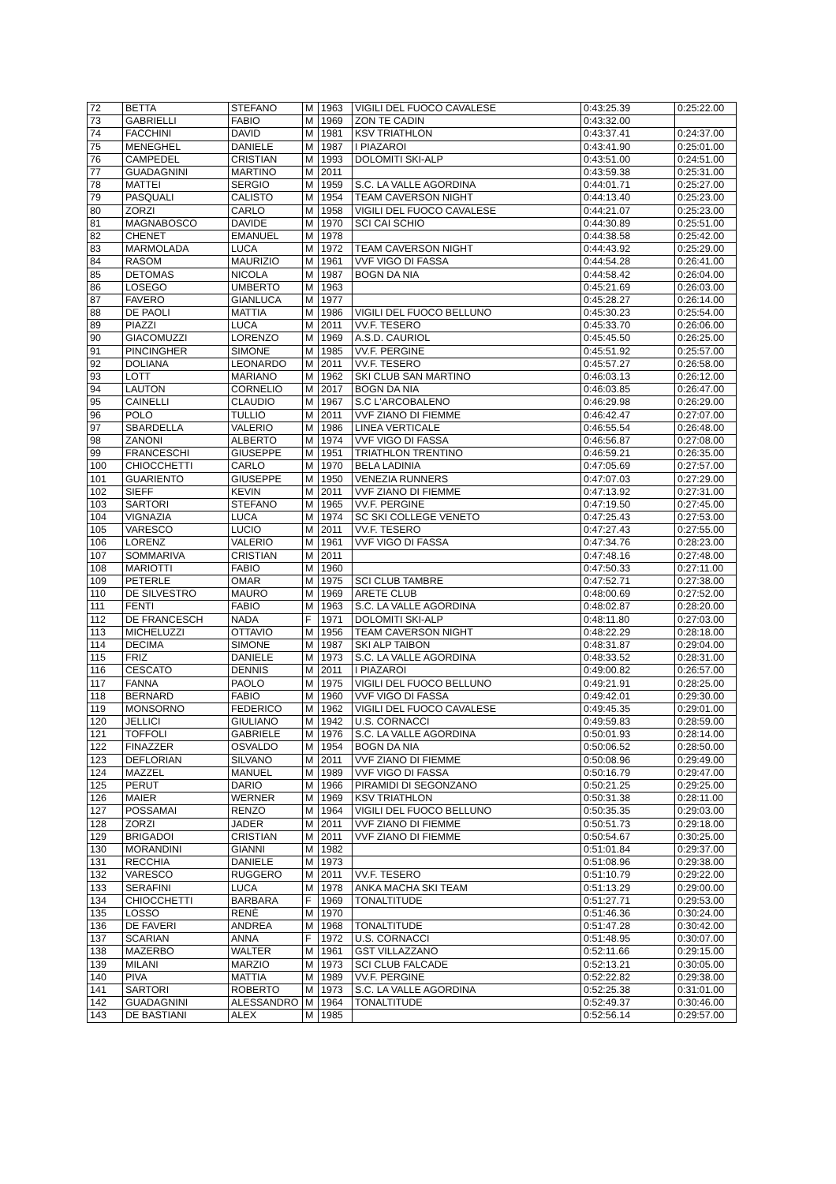| 72 | BETTA | STEFANO | M | 1963 | VIGILI DEL FUOCO CAVALESE | 0:43:25.39 | 0:25:22.00 |
| 73 | GABRIELLI | FABIO | M | 1969 | ZON TE CADIN | 0:43:32.00 | |
| 74 | FACCHINI | DAVID | M | 1981 | KSV TRIATHLON | 0:43:37.41 | 0:24:37.00 |
| 75 | MENEGHEL | DANIELE | M | 1987 | I PIAZAROI | 0:43:41.90 | 0:25:01.00 |
| 76 | CAMPEDEL | CRISTIAN | M | 1993 | DOLOMITI SKI-ALP | 0:43:51.00 | 0:24:51.00 |
| 77 | GUADAGNINI | MARTINO | M | 2011 | | 0:43:59.38 | 0:25:31.00 |
| 78 | MATTEI | SERGIO | M | 1959 | S.C. LA VALLE AGORDINA | 0:44:01.71 | 0:25:27.00 |
| 79 | PASQUALI | CALISTO | M | 1954 | TEAM CAVERSON NIGHT | 0:44:13.40 | 0:25:23.00 |
| 80 | ZORZI | CARLO | M | 1958 | VIGILI DEL FUOCO CAVALESE | 0:44:21.07 | 0:25:23.00 |
| 81 | MAGNABOSCO | DAVIDE | M | 1970 | SCI CAI SCHIO | 0:44:30.89 | 0:25:51.00 |
| 82 | CHENET | EMANUEL | M | 1978 | | 0:44:38.58 | 0:25:42.00 |
| 83 | MARMOLADA | LUCA | M | 1972 | TEAM CAVERSON NIGHT | 0:44:43.92 | 0:25:29.00 |
| 84 | RASOM | MAURIZIO | M | 1961 | VVF VIGO DI FASSA | 0:44:54.28 | 0:26:41.00 |
| 85 | DETOMAS | NICOLA | M | 1987 | BOGN DA NIA | 0:44:58.42 | 0:26:04.00 |
| 86 | LOSEGO | UMBERTO | M | 1963 | | 0:45:21.69 | 0:26:03.00 |
| 87 | FAVERO | GIANLUCA | M | 1977 | | 0:45:28.27 | 0:26:14.00 |
| 88 | DE PAOLI | MATTIA | M | 1986 | VIGILI DEL FUOCO BELLUNO | 0:45:30.23 | 0:25:54.00 |
| 89 | PIAZZI | LUCA | M | 2011 | VV.F. TESERO | 0:45:33.70 | 0:26:06.00 |
| 90 | GIACOMUZZI | LORENZO | M | 1969 | A.S.D. CAURIOL | 0:45:45.50 | 0:26:25.00 |
| 91 | PINCINGHER | SIMONE | M | 1985 | VV.F. PERGINE | 0:45:51.92 | 0:25:57.00 |
| 92 | DOLIANA | LEONARDO | M | 2011 | VV.F. TESERO | 0:45:57.27 | 0:26:58.00 |
| 93 | LOTT | MARIANO | M | 1962 | SKI CLUB SAN MARTINO | 0:46:03.13 | 0:26:12.00 |
| 94 | LAUTON | CORNELIO | M | 2017 | BOGN DA NIA | 0:46:03.85 | 0:26:47.00 |
| 95 | CAINELLI | CLAUDIO | M | 1967 | S.C L'ARCOBALENO | 0:46:29.98 | 0:26:29.00 |
| 96 | POLO | TULLIO | M | 2011 | VVF ZIANO DI FIEMME | 0:46:42.47 | 0:27:07.00 |
| 97 | SBARDELLA | VALERIO | M | 1986 | LINEA VERTICALE | 0:46:55.54 | 0:26:48.00 |
| 98 | ZANONI | ALBERTO | M | 1974 | VVF VIGO DI FASSA | 0:46:56.87 | 0:27:08.00 |
| 99 | FRANCESCHI | GIUSEPPE | M | 1951 | TRIATHLON TRENTINO | 0:46:59.21 | 0:26:35.00 |
| 100 | CHIOCCHETTI | CARLO | M | 1970 | BELA LADINIA | 0:47:05.69 | 0:27:57.00 |
| 101 | GUARIENTO | GIUSEPPE | M | 1950 | VENEZIA RUNNERS | 0:47:07.03 | 0:27:29.00 |
| 102 | SIEFF | KEVIN | M | 2011 | VVF ZIANO DI FIEMME | 0:47:13.92 | 0:27:31.00 |
| 103 | SARTORI | STEFANO | M | 1965 | VV.F. PERGINE | 0:47:19.50 | 0:27:45.00 |
| 104 | VIGNAZIA | LUCA | M | 1974 | SC SKI COLLEGE VENETO | 0:47:25.43 | 0:27:53.00 |
| 105 | VARESCO | LUCIO | M | 2011 | VV.F. TESERO | 0:47:27.43 | 0:27:55.00 |
| 106 | LORENZ | VALERIO | M | 1961 | VVF VIGO DI FASSA | 0:47:34.76 | 0:28:23.00 |
| 107 | SOMMARIVA | CRISTIAN | M | 2011 | | 0:47:48.16 | 0:27:48.00 |
| 108 | MARIOTTI | FABIO | M | 1960 | | 0:47:50.33 | 0:27:11.00 |
| 109 | PETERLE | OMAR | M | 1975 | SCI CLUB TAMBRE | 0:47:52.71 | 0:27:38.00 |
| 110 | DE SILVESTRO | MAURO | M | 1969 | ARETE CLUB | 0:48:00.69 | 0:27:52.00 |
| 111 | FENTI | FABIO | M | 1963 | S.C. LA VALLE AGORDINA | 0:48:02.87 | 0:28:20.00 |
| 112 | DE FRANCESCH | NADA | F | 1971 | DOLOMITI SKI-ALP | 0:48:11.80 | 0:27:03.00 |
| 113 | MICHELUZZI | OTTAVIO | M | 1956 | TEAM CAVERSON NIGHT | 0:48:22.29 | 0:28:18.00 |
| 114 | DECIMA | SIMONE | M | 1987 | SKI ALP TAIBON | 0:48:31.87 | 0:29:04.00 |
| 115 | FRIZ | DANIELE | M | 1973 | S.C. LA VALLE AGORDINA | 0:48:33.52 | 0:28:31.00 |
| 116 | CESCATO | DENNIS | M | 2011 | I PIAZAROI | 0:49:00.82 | 0:26:57.00 |
| 117 | FANNA | PAOLO | M | 1975 | VIGILI DEL FUOCO BELLUNO | 0:49:21.91 | 0:28:25.00 |
| 118 | BERNARD | FABIO | M | 1960 | VVF VIGO DI FASSA | 0:49:42.01 | 0:29:30.00 |
| 119 | MONSORNO | FEDERICO | M | 1962 | VIGILI DEL FUOCO CAVALESE | 0:49:45.35 | 0:29:01.00 |
| 120 | JELLICI | GIULIANO | M | 1942 | U.S. CORNACCI | 0:49:59.83 | 0:28:59.00 |
| 121 | TOFFOLI | GABRIELE | M | 1976 | S.C. LA VALLE AGORDINA | 0:50:01.93 | 0:28:14.00 |
| 122 | FINAZZER | OSVALDO | M | 1954 | BOGN DA NIA | 0:50:06.52 | 0:28:50.00 |
| 123 | DEFLORIAN | SILVANO | M | 2011 | VVF ZIANO DI FIEMME | 0:50:08.96 | 0:29:49.00 |
| 124 | MAZZEL | MANUEL | M | 1989 | VVF VIGO DI FASSA | 0:50:16.79 | 0:29:47.00 |
| 125 | PERUT | DARIO | M | 1966 | PIRAMIDI DI SEGONZANO | 0:50:21.25 | 0:29:25.00 |
| 126 | MAIER | WERNER | M | 1969 | KSV TRIATHLON | 0:50:31.38 | 0:28:11.00 |
| 127 | POSSAMAI | RENZO | M | 1964 | VIGILI DEL FUOCO BELLUNO | 0:50:35.35 | 0:29:03.00 |
| 128 | ZORZI | JADER | M | 2011 | VVF ZIANO DI FIEMME | 0:50:51.73 | 0:29:18.00 |
| 129 | BRIGADOI | CRISTIAN | M | 2011 | VVF ZIANO DI FIEMME | 0:50:54.67 | 0:30:25.00 |
| 130 | MORANDINI | GIANNI | M | 1982 | | 0:51:01.84 | 0:29:37.00 |
| 131 | RECCHIA | DANIELE | M | 1973 | | 0:51:08.96 | 0:29:38.00 |
| 132 | VARESCO | RUGGERO | M | 2011 | VV.F. TESERO | 0:51:10.79 | 0:29:22.00 |
| 133 | SERAFINI | LUCA | M | 1978 | ANKA MACHA SKI TEAM | 0:51:13.29 | 0:29:00.00 |
| 134 | CHIOCCHETTI | BARBARA | F | 1969 | TONALTITUDE | 0:51:27.71 | 0:29:53.00 |
| 135 | LOSSO | RENÈ | M | 1970 | | 0:51:46.36 | 0:30:24.00 |
| 136 | DE FAVERI | ANDREA | M | 1968 | TONALTITUDE | 0:51:47.28 | 0:30:42.00 |
| 137 | SCARIAN | ANNA | F | 1972 | U.S. CORNACCI | 0:51:48.95 | 0:30:07.00 |
| 138 | MAZERBO | WALTER | M | 1961 | GST VILLAZZANO | 0:52:11.66 | 0:29:15.00 |
| 139 | MILANI | MARZIO | M | 1973 | SCI CLUB FALCADE | 0:52:13.21 | 0:30:05.00 |
| 140 | PIVA | MATTIA | M | 1989 | VV.F. PERGINE | 0:52:22.82 | 0:29:38.00 |
| 141 | SARTORI | ROBERTO | M | 1973 | S.C. LA VALLE AGORDINA | 0:52:25.38 | 0:31:01.00 |
| 142 | GUADAGNINI | ALESSANDRO | M | 1964 | TONALTITUDE | 0:52:49.37 | 0:30:46.00 |
| 143 | DE BASTIANI | ALEX | M | 1985 | | 0:52:56.14 | 0:29:57.00 |